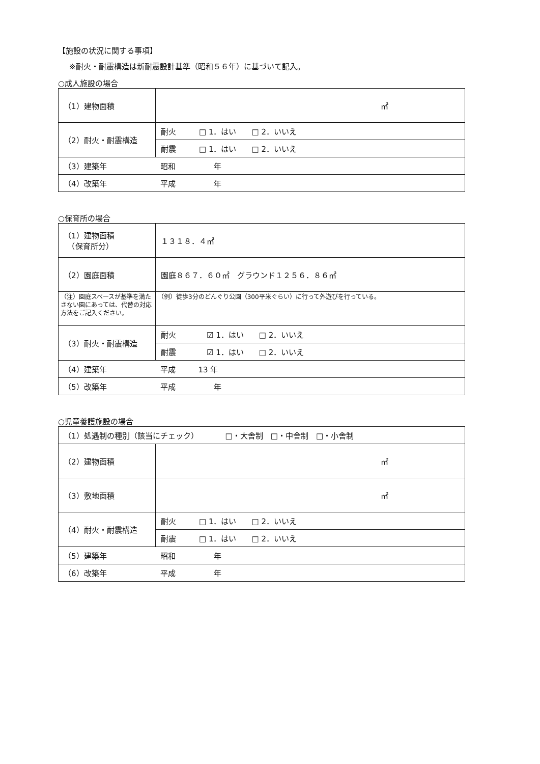【施設の状況に関する事項】
※耐火・耐震構造は新耐震設計基準（昭和５６年）に基づいて記入。
○成人施設の場合
| （1）建物面積 | ㎡ |
| （2）耐火・耐震構造 | 耐火 □ 1．はい □ 2．いいえ |
| | 耐震 □ 1．はい □ 2．いいえ |
| （3）建築年 昭和 年 | |
| （4）改築年 平成 年 | |
○保育所の場合
| （1）建物面積 （保育所分） | １３１８．４㎡ |
| （2）園庭面積 | 園庭８６７．６０㎡ グラウンド１２５６．８６㎡ |
| （注）園庭スペースが基準を満たさない園にあっては、代替の対応方法をご記入ください。 | （例）徒歩3分のどんぐり公園（300平米ぐらい）に行って外遊びを行っている。 |
| （3）耐火・耐震構造 | 耐火 ☑ 1．はい □ 2．いいえ |
| | 耐震 ☑ 1．はい □ 2．いいえ |
| （4）建築年 平成 13 年 | |
| （5）改築年 平成 年 | |
○児童養護施設の場合
| （1）処遇制の種別（該当にチェック） □・大舎制 □・中舎制 □・小舎制 | |
| （2）建物面積 | ㎡ |
| （3）敷地面積 | ㎡ |
| （4）耐火・耐震構造 | 耐火 □ 1．はい □ 2．いいえ |
| | 耐震 □ 1．はい □ 2．いいえ |
| （5）建築年 昭和 年 | |
| （6）改築年 平成 年 | |